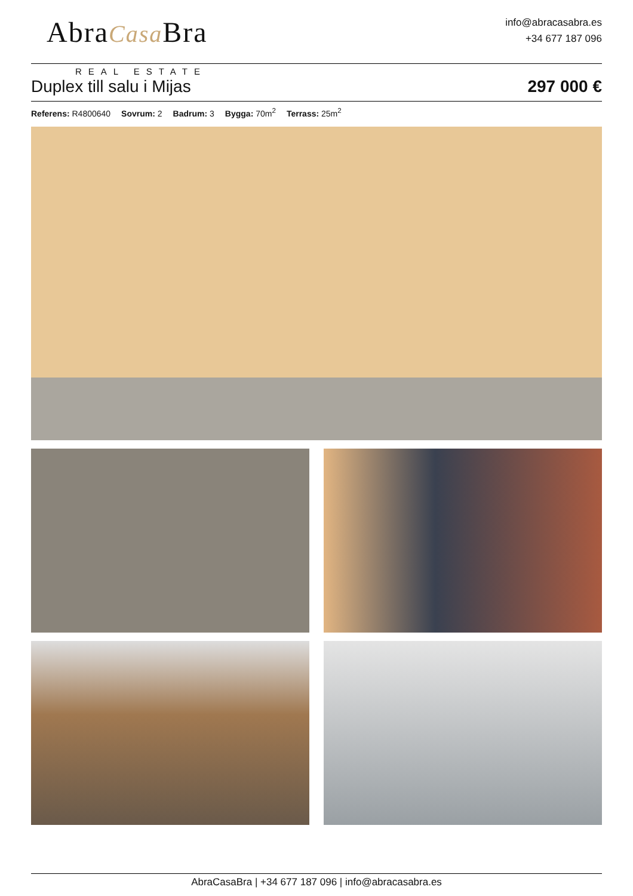AbraCasa Bra
REAL ESTATE
info@abracasabra.es
+34 677 187 096
Duplex till salu i Mijas
297 000 €
Referens: R4800640 Sovrum: 2 Badrum: 3 Bygga: 70m<sup>2</sup> Terrass: 25m<sup>2</sup>
AbraCasaBra | +34 677 187 096 | info@abracasabra.es